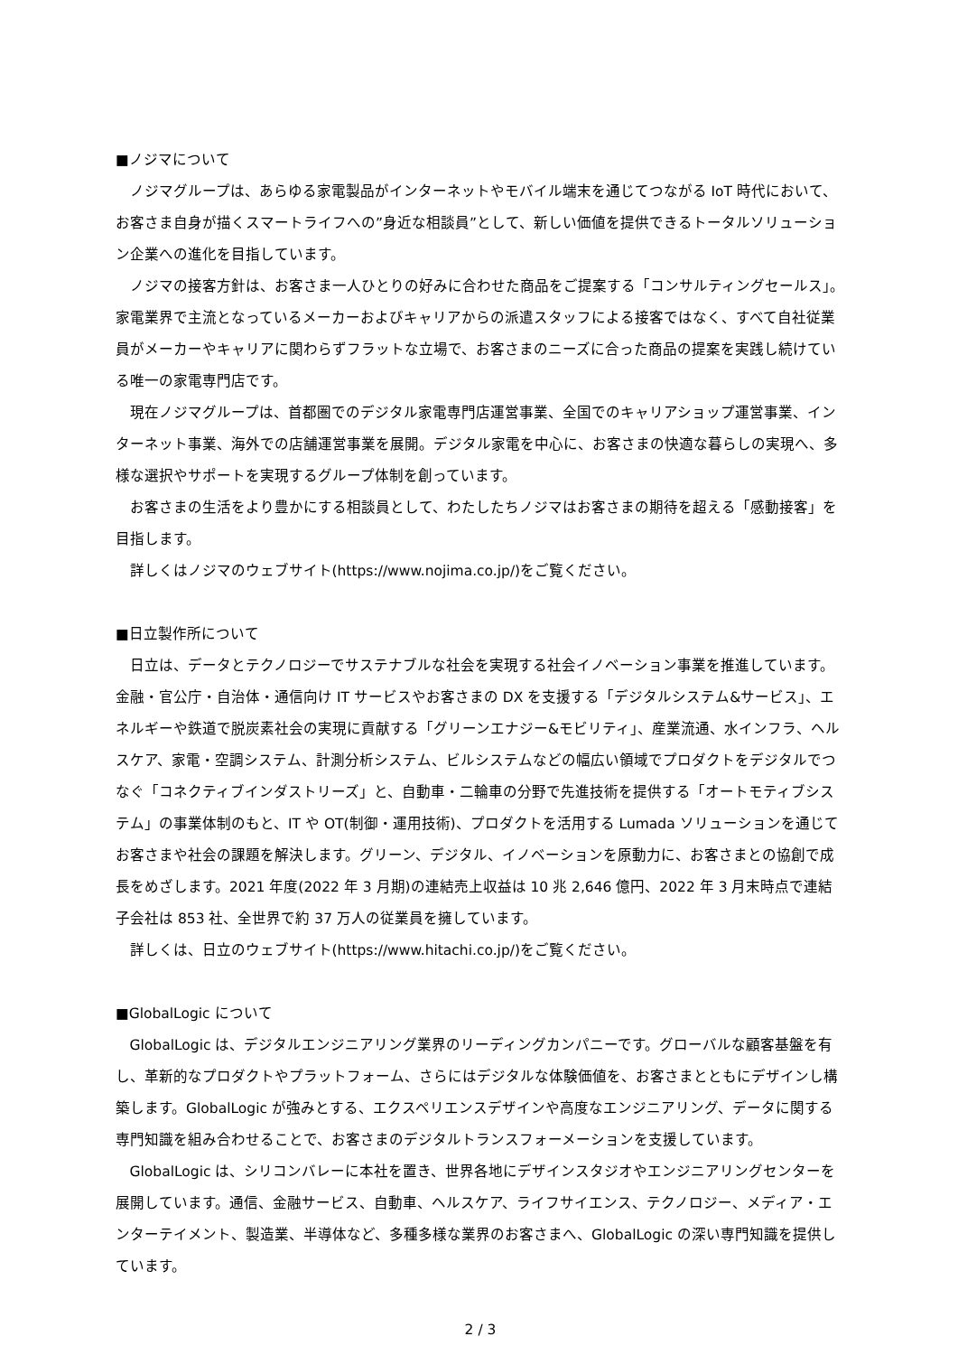■ノジマについて
ノジマグループは、あらゆる家電製品がインターネットやモバイル端末を通じてつながる IoT 時代において、お客さま自身が描くスマートライフへの”身近な相談員”として、新しい価値を提供できるトータルソリューション企業への進化を目指しています。
ノジマの接客方針は、お客さま一人ひとりの好みに合わせた商品をご提案する「コンサルティングセールス」。家電業界で主流となっているメーカーおよびキャリアからの派遣スタッフによる接客ではなく、すべて自社従業員がメーカーやキャリアに関わらずフラットな立場で、お客さまのニーズに合った商品の提案を実践し続けている唯一の家電専門店です。
現在ノジマグループは、首都圏でのデジタル家電専門店運営事業、全国でのキャリアショップ運営事業、インターネット事業、海外での店舗運営事業を展開。デジタル家電を中心に、お客さまの快適な暮らしの実現へ、多様な選択やサポートを実現するグループ体制を創っています。
お客さまの生活をより豊かにする相談員として、わたしたちノジマはお客さまの期待を超える「感動接客」を目指します。
詳しくはノジマのウェブサイト(https://www.nojima.co.jp/)をご覧ください。
■日立製作所について
日立は、データとテクノロジーでサステナブルな社会を実現する社会イノベーション事業を推進しています。金融・官公庁・自治体・通信向け IT サービスやお客さまの DX を支援する「デジタルシステム&サービス」、エネルギーや鉄道で脱炭素社会の実現に貢献する「グリーンエナジー&モビリティ」、産業流通、水インフラ、ヘルスケア、家電・空調システム、計測分析システム、ビルシステムなどの幅広い領域でプロダクトをデジタルでつなぐ「コネクティブインダストリーズ」と、自動車・二輪車の分野で先進技術を提供する「オートモティブシステム」の事業体制のもと、IT や OT(制御・運用技術)、プロダクトを活用する Lumada ソリューションを通じてお客さまや社会の課題を解決します。グリーン、デジタル、イノベーションを原動力に、お客さまとの協創で成長をめざします。2021 年度(2022 年 3 月期)の連結売上収益は 10 兆 2,646 億円、2022 年 3 月末時点で連結子会社は 853 社、全世界で約 37 万人の従業員を擁しています。
詳しくは、日立のウェブサイト(https://www.hitachi.co.jp/)をご覧ください。
■GlobalLogic について
GlobalLogic は、デジタルエンジニアリング業界のリーディングカンパニーです。グローバルな顧客基盤を有し、革新的なプロダクトやプラットフォーム、さらにはデジタルな体験価値を、お客さまとともにデザインし構築します。GlobalLogic が強みとする、エクスペリエンスデザインや高度なエンジニアリング、データに関する専門知識を組み合わせることで、お客さまのデジタルトランスフォーメーションを支援しています。
GlobalLogic は、シリコンバレーに本社を置き、世界各地にデザインスタジオやエンジニアリングセンターを展開しています。通信、金融サービス、自動車、ヘルスケア、ライフサイエンス、テクノロジー、メディア・エンターテイメント、製造業、半導体など、多種多様な業界のお客さまへ、GlobalLogic の深い専門知識を提供しています。
2 / 3